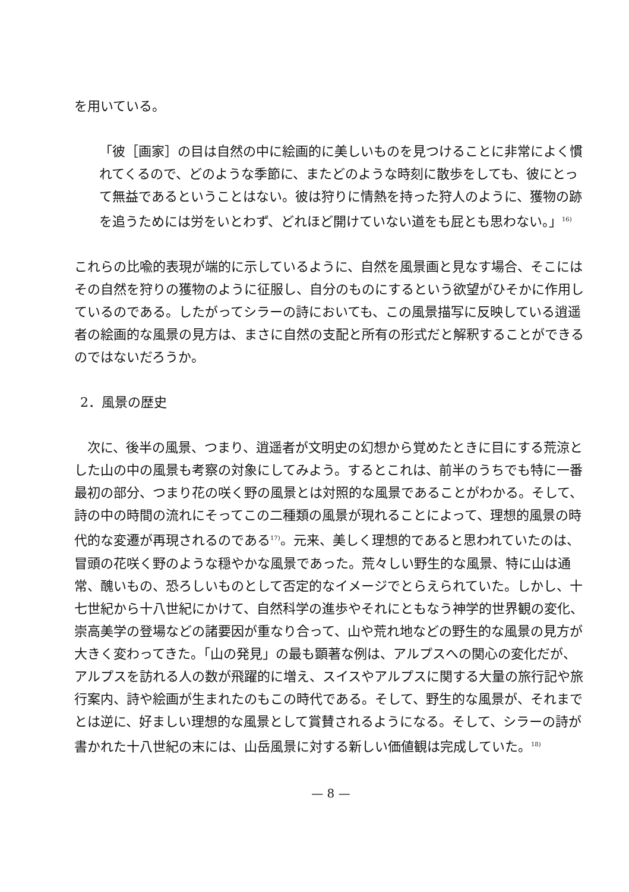を用いている。
「彼［画家］の目は自然の中に絵画的に美しいものを見つけることに非常によく慣れてくるので、どのような季節に、またどのような時刻に散歩をしても、彼にとって無益であるということはない。彼は狩りに情熱を持った狩人のように、獲物の跡を追うためには労をいとわず、どれほど開けていない道をも屁とも思わない。」<sup>16)</sup>
これらの比喩的表現が端的に示しているように、自然を風景画と見なす場合、そこにはその自然を狩りの獲物のように征服し、自分のものにするという欲望がひそかに作用しているのである。したがってシラーの詩においても、この風景描写に反映している逍遥者の絵画的な風景の見方は、まさに自然の支配と所有の形式だと解釈することができるのではないだろうか。
2．風景の歴史
　次に、後半の風景、つまり、逍遥者が文明史の幻想から覚めたときに目にする荒涼とした山の中の風景も考察の対象にしてみよう。するとこれは、前半のうちでも特に一番最初の部分、つまり花の咲く野の風景とは対照的な風景であることがわかる。そして、詩の中の時間の流れにそってこの二種類の風景が現れることによって、理想的風景の時代的な変遷が再現されるのである<sup>17)</sup>。元来、美しく理想的であると思われていたのは、冒頭の花咲く野のような穏やかな風景であった。荒々しい野生的な風景、特に山は通常、醜いもの、恐ろしいものとして否定的なイメージでとらえられていた。しかし、十七世紀から十八世紀にかけて、自然科学の進歩やそれにともなう神学的世界観の変化、崇高美学の登場などの諸要因が重なり合って、山や荒れ地などの野生的な風景の見方が大きく変わってきた。「山の発見」の最も顕著な例は、アルプスへの関心の変化だが、アルプスを訪れる人の数が飛躍的に増え、スイスやアルプスに関する大量の旅行記や旅行案内、詩や絵画が生まれたのもこの時代である。そして、野生的な風景が、それまでとは逆に、好ましい理想的な風景として賞賛されるようになる。そして、シラーの詩が書かれた十八世紀の末には、山岳風景に対する新しい価値観は完成していた。<sup>18)</sup>
— 8 —